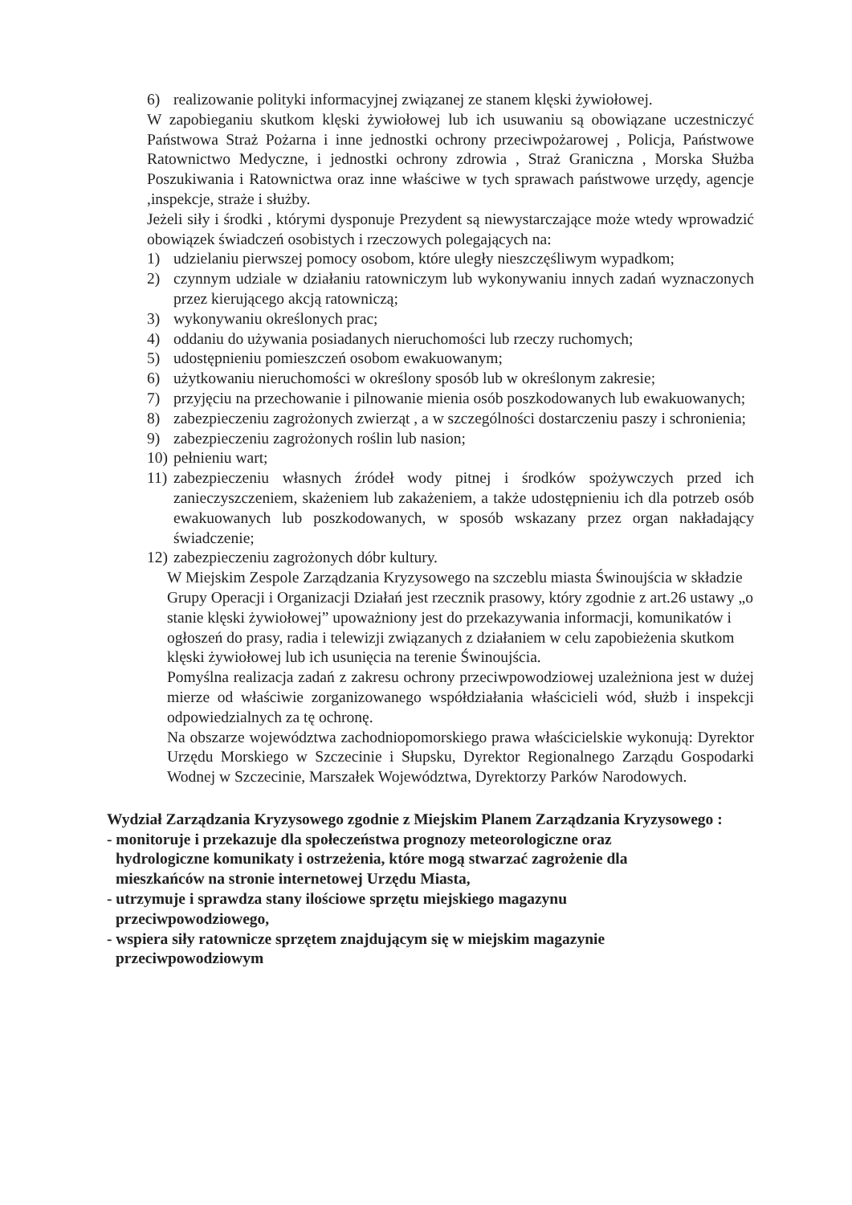6) realizowanie polityki informacyjnej związanej ze stanem klęski żywiołowej.
W zapobieganiu skutkom klęski żywiołowej lub ich usuwaniu są obowiązane uczestniczyć Państwowa Straż Pożarna i inne jednostki ochrony przeciwpożarowej , Policja, Państwowe Ratownictwo Medyczne, i jednostki ochrony zdrowia , Straż Graniczna , Morska Służba Poszukiwania i Ratownictwa oraz inne właściwe w tych sprawach państwowe urzędy, agencje ,inspekcje, straże i służby.
Jeżeli siły i środki , którymi dysponuje Prezydent są niewystarczające może wtedy wprowadzić obowiązek świadczeń osobistych i rzeczowych polegających na:
1) udzielaniu pierwszej pomocy osobom, które uległy nieszczęśliwym wypadkom;
2) czynnym udziale w działaniu ratowniczym lub wykonywaniu innych zadań wyznaczonych przez kierującego akcją ratowniczą;
3) wykonywaniu określonych prac;
4) oddaniu do używania posiadanych nieruchomości lub rzeczy ruchomych;
5) udostępnieniu pomieszczeń osobom ewakuowanym;
6) użytkowaniu nieruchomości w określony sposób lub w określonym zakresie;
7) przyjęciu na przechowanie i pilnowanie mienia osób poszkodowanych lub ewakuowanych;
8) zabezpieczeniu zagrożonych zwierząt , a w szczególności dostarczeniu paszy i schronienia;
9) zabezpieczeniu zagrożonych roślin lub nasion;
10) pełnieniu wart;
11) zabezpieczeniu własnych źródeł wody pitnej i środków spożywczych przed ich zanieczyszczeniem, skażeniem lub zakażeniem, a także udostępnieniu ich dla potrzeb osób ewakuowanych lub poszkodowanych, w sposób wskazany przez organ nakładający świadczenie;
12) zabezpieczeniu zagrożonych dóbr kultury.
W Miejskim Zespole Zarządzania Kryzysowego na szczeblu miasta Świnoujścia w składzie Grupy Operacji i Organizacji Działań jest rzecznik prasowy, który zgodnie z art.26 ustawy „o stanie klęski żywiołowej” upoważniony jest do przekazywania informacji, komunikatów i ogłoszeń do prasy, radia i telewizji związanych z działaniem w celu zapobieżenia skutkom klęski żywiołowej lub ich usunięcia na terenie Świnoujścia.
Pomyślna realizacja zadań z zakresu ochrony przeciwpowodziowej uzależniona jest w dużej mierze od właściwie zorganizowanego współdziałania właścicieli wód, służb i inspekcji odpowiedzialnych za tę ochronę.
Na obszarze województwa zachodniopomorskiego prawa właścicielskie wykonują: Dyrektor Urzędu Morskiego w Szczecinie i Słupsku, Dyrektor Regionalnego Zarządu Gospodarki Wodnej w Szczecinie, Marszałek Województwa, Dyrektorzy Parków Narodowych.
Wydział Zarządzania Kryzysowego zgodnie z Miejskim Planem Zarządzania Kryzysowego :
- monitoruje i przekazuje dla społeczeństwa prognozy meteorologiczne oraz
hydrologiczne komunikaty i ostrzeżenia, które mogą stwarzać zagrożenie dla
mieszkańców na stronie internetowej Urzędu Miasta,
- utrzymuje i sprawdza stany ilościowe sprzętu miejskiego magazynu
przeciwpowodziowego,
- wspiera siły ratownicze sprzętem znajdującym się w miejskim magazynie
przeciwpowodziowym